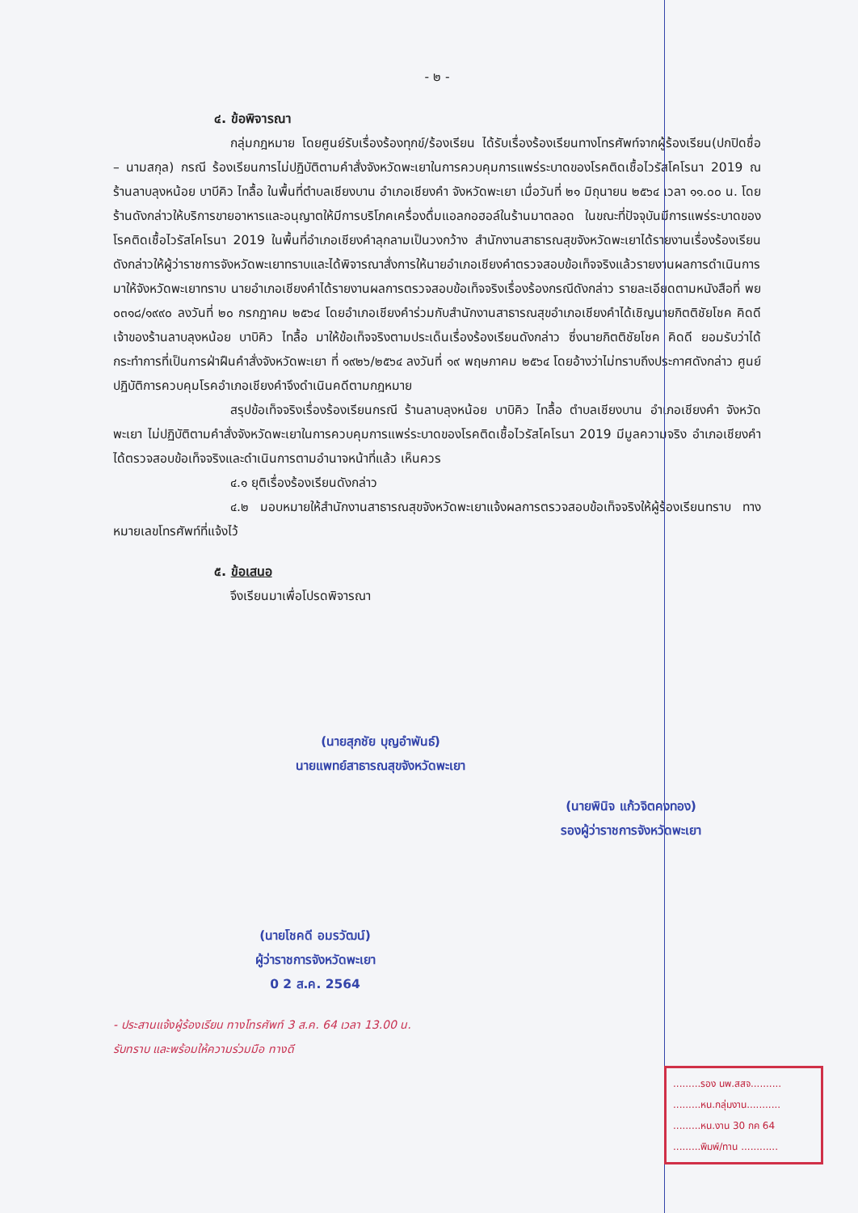- ๒ -
๔. ข้อพิจารณา
กลุ่มกฎหมาย โดยศูนย์รับเรื่องร้องทุกข์/ร้องเรียน ได้รับเรื่องร้องเรียนทางโทรศัพท์จากผู้ร้องเรียน(ปกปิดชื่อ – นามสกุล) กรณี ร้องเรียนการไม่ปฏิบัติตามคำสั่งจังหวัดพะเยาในการควบคุมการแพร่ระบาดของโรคติดเชื้อไวรัสโคโรนา 2019 ณ ร้านลาบลุงหน้อย บาบีคิว ไทลื้อ ในพื้นที่ตำบลเชียงบาน อำเภอเชียงคำ จังหวัดพะเยา เมื่อวันที่ ๒๑ มิถุนายน ๒๕๖๔ เวลา ๑๑.๐๐ น. โดยร้านดังกล่าวให้บริการขายอาหารและอนุญาตให้มีการบริโภคเครื่องดื่มแอลกอฮอล์ในร้านมาตลอด ในขณะที่ปัจจุบันมีการแพร่ระบาดของโรคติดเชื้อไวรัสโคโรนา 2019 ในพื้นที่อำเภอเชียงคำลุกลามเป็นวงกว้าง สำนักงานสาธารณสุขจังหวัดพะเยาได้รายงานเรื่องร้องเรียนดังกล่าวให้ผู้ว่าราชการจังหวัดพะเยาทราบและได้พิจารณาสั่งการให้นายอำเภอเชียงคำตรวจสอบข้อเท็จจริงแล้วรายงานผลการดำเนินการมาให้จังหวัดพะเยาทราบ นายอำเภอเชียงคำได้รายงานผลการตรวจสอบข้อเท็จจริงเรื่องร้องกรณีดังกล่าว รายละเอียดตามหนังสือที่ พย ๐๓๑๘/๑๙๙๐ ลงวันที่ ๒๐ กรกฎาคม ๒๕๖๔ โดยอำเภอเชียงคำร่วมกับสำนักงานสาธารณสุขอำเภอเชียงคำได้เชิญนายกิตติชัยโชค คิดดี เจ้าของร้านลาบลุงหน้อย บาบิคิว ไทลื้อ มาให้ข้อเท็จจริงตามประเด็นเรื่องร้องเรียนดังกล่าว ซึ่งนายกิตติชัยโชค คิดดี ยอมรับว่าได้กระทำการที่เป็นการฝ่าฝืนคำสั่งจังหวัดพะเยา ที่ ๑๙๒๖/๒๕๖๔ ลงวันที่ ๑๙ พฤษภาคม ๒๕๖๔ โดยอ้างว่าไม่ทราบถึงประกาศดังกล่าว ศูนย์ปฏิบัติการควบคุมโรคอำเภอเชียงคำจึงดำเนินคดีตามกฎหมาย
สรุปข้อเท็จจริงเรื่องร้องเรียนกรณี ร้านลาบลุงหน้อย บาบิคิว ไทลื้อ ตำบลเชียงบาน อำเภอเชียงคำ จังหวัดพะเยา ไม่ปฏิบัติตามคำสั่งจังหวัดพะเยาในการควบคุมการแพร่ระบาดของโรคติดเชื้อไวรัสโคโรนา 2019 มีมูลความจริง อำเภอเชียงคำได้ตรวจสอบข้อเท็จจริงและดำเนินการตามอำนาจหน้าที่แล้ว เห็นควร
๔.๑ ยุติเรื่องร้องเรียนดังกล่าว
๔.๒ มอบหมายให้สำนักงานสาธารณสุขจังหวัดพะเยาแจ้งผลการตรวจสอบข้อเท็จจริงให้ผู้ร้องเรียนทราบ ทางหมายเลขโทรศัพท์ที่แจ้งไว้
๕. ข้อเสนอ
จึงเรียนมาเพื่อโปรดพิจารณา
(นายสุภชัย บุญอำพันธ์)
นายแพทย์สาธารณสุขจังหวัดพะเยา
(นายพินิจ แก้วจิตคงทอง)
รองผู้ว่าราชการจังหวัดพะเยา
(นายโชคดี อมรวัฒน์)
ผู้ว่าราชการจังหวัดพะเยา
0 2 ส.ค. 2564
- ประสานแจ้งผู้ร้องเรียน ทางโทรศัพท์ 3 ส.ค. 64 เวลา 13.00 น.
รับทราบ และพร้อมให้ความร่วมมือ ทางดี
.........รอง นพ.สสจ..........
.........หน.กลุ่มงาน...........
.........หน.งาน 30 กค 64
.........พิมพ์/ทาน ............